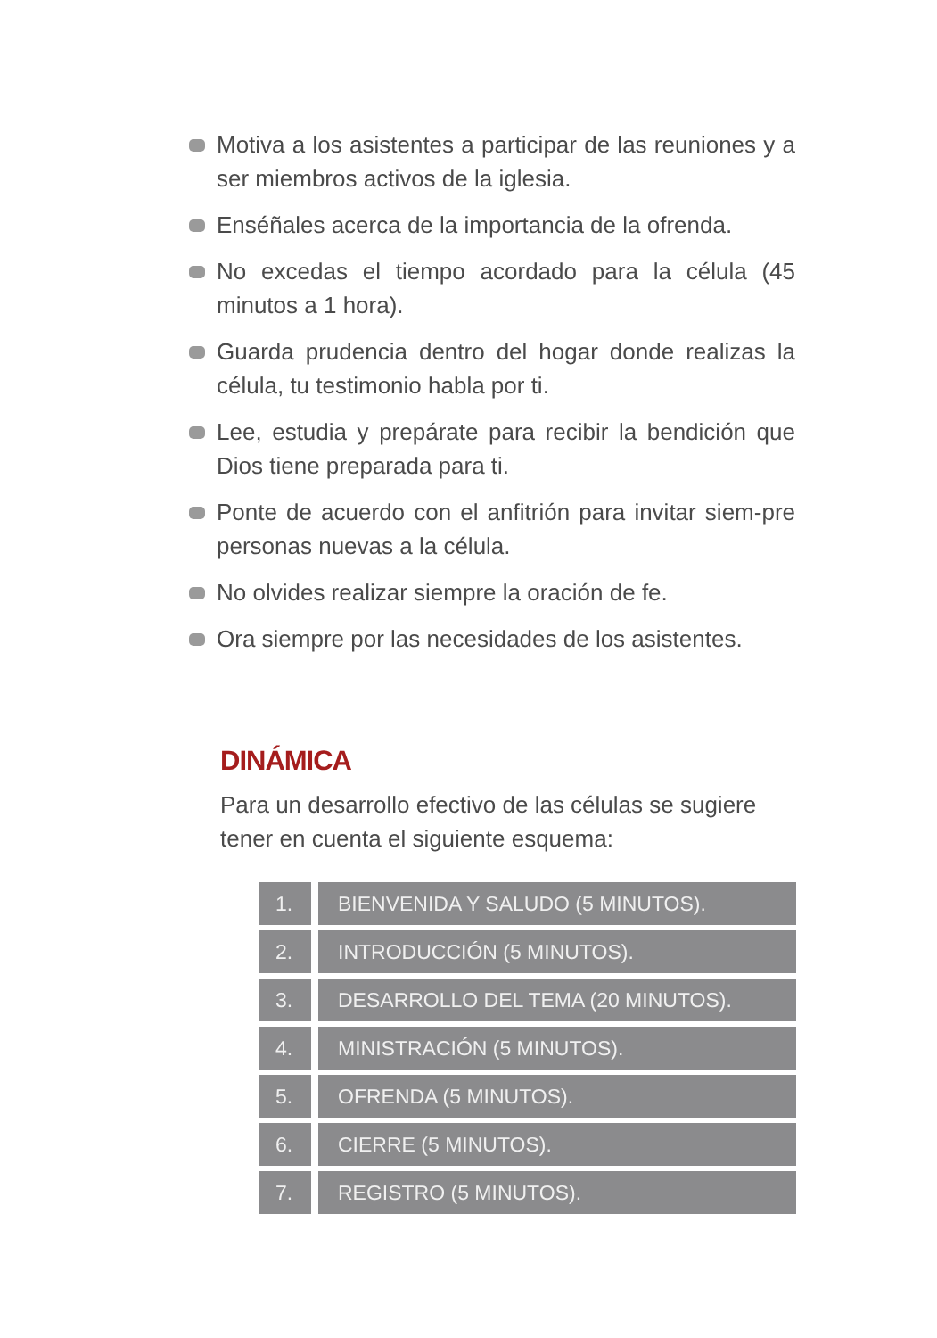Motiva a los asistentes a participar de las reuniones y a ser miembros activos de la iglesia.
Enséñales acerca de la importancia de la ofrenda.
No excedas el tiempo acordado para la célula (45 minutos a 1 hora).
Guarda prudencia dentro del hogar donde realizas la célula, tu testimonio habla por ti.
Lee, estudia y prepárate para recibir la bendición que Dios tiene preparada para ti.
Ponte de acuerdo con el anfitrión para invitar siem-pre personas nuevas a la célula.
No olvides realizar siempre la oración de fe.
Ora siempre por las necesidades de los asistentes.
DINÁMICA
Para un desarrollo efectivo de las células se sugiere tener en cuenta el siguiente esquema:
| 1. | | BIENVENIDA Y SALUDO (5 MINUTOS). |
| 2. | | INTRODUCCIÓN (5 MINUTOS). |
| 3. | | DESARROLLO DEL TEMA (20 MINUTOS). |
| 4. | | MINISTRACIÓN (5 MINUTOS). |
| 5. | | OFRENDA (5 MINUTOS). |
| 6. | | CIERRE (5 MINUTOS). |
| 7. | | REGISTRO (5 MINUTOS). |